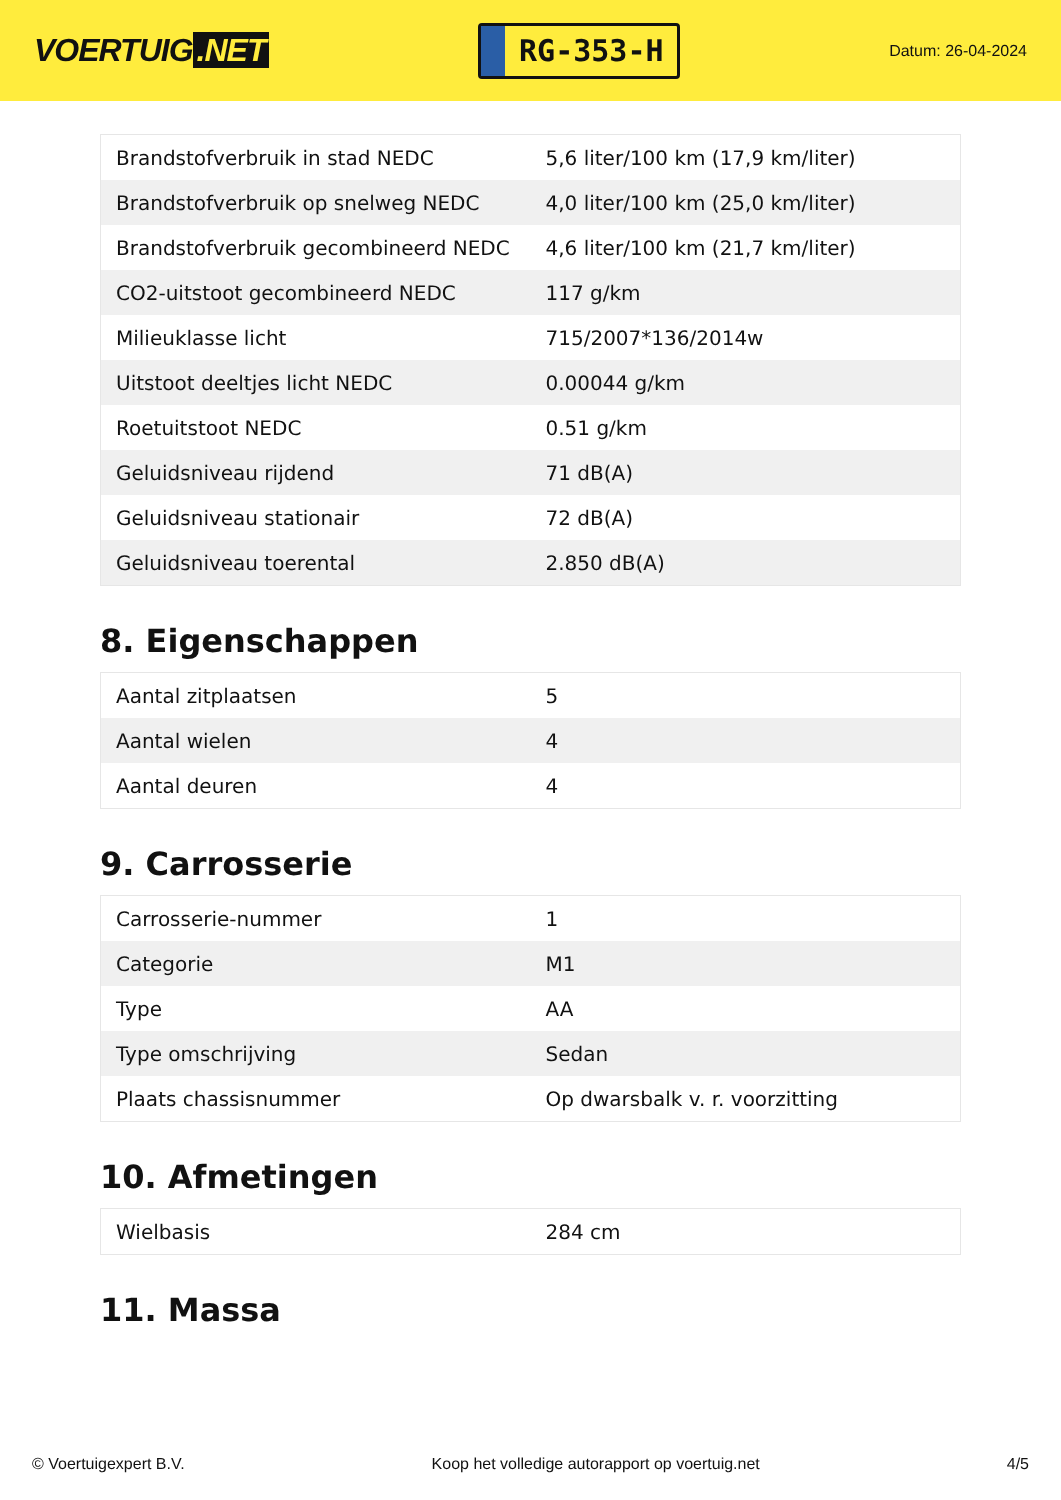VOERTUIG.NET
RG-353-H
Datum: 26-04-2024
| Brandstofverbruik in stad NEDC | 5,6 liter/100 km (17,9 km/liter) |
| Brandstofverbruik op snelweg NEDC | 4,0 liter/100 km (25,0 km/liter) |
| Brandstofverbruik gecombineerd NEDC | 4,6 liter/100 km (21,7 km/liter) |
| CO2-uitstoot gecombineerd NEDC | 117 g/km |
| Milieuklasse licht | 715/2007*136/2014w |
| Uitstoot deeltjes licht NEDC | 0.00044 g/km |
| Roetuitstoot NEDC | 0.51 g/km |
| Geluidsniveau rijdend | 71 dB(A) |
| Geluidsniveau stationair | 72 dB(A) |
| Geluidsniveau toerental | 2.850 dB(A) |
8. Eigenschappen
| Aantal zitplaatsen | 5 |
| Aantal wielen | 4 |
| Aantal deuren | 4 |
9. Carrosserie
| Carrosserie-nummer | 1 |
| Categorie | M1 |
| Type | AA |
| Type omschrijving | Sedan |
| Plaats chassisnummer | Op dwarsbalk v. r. voorzitting |
10. Afmetingen
| Wielbasis | 284 cm |
11. Massa
© Voertuigexpert B.V. Koop het volledige autorapport op voertuig.net 4/5